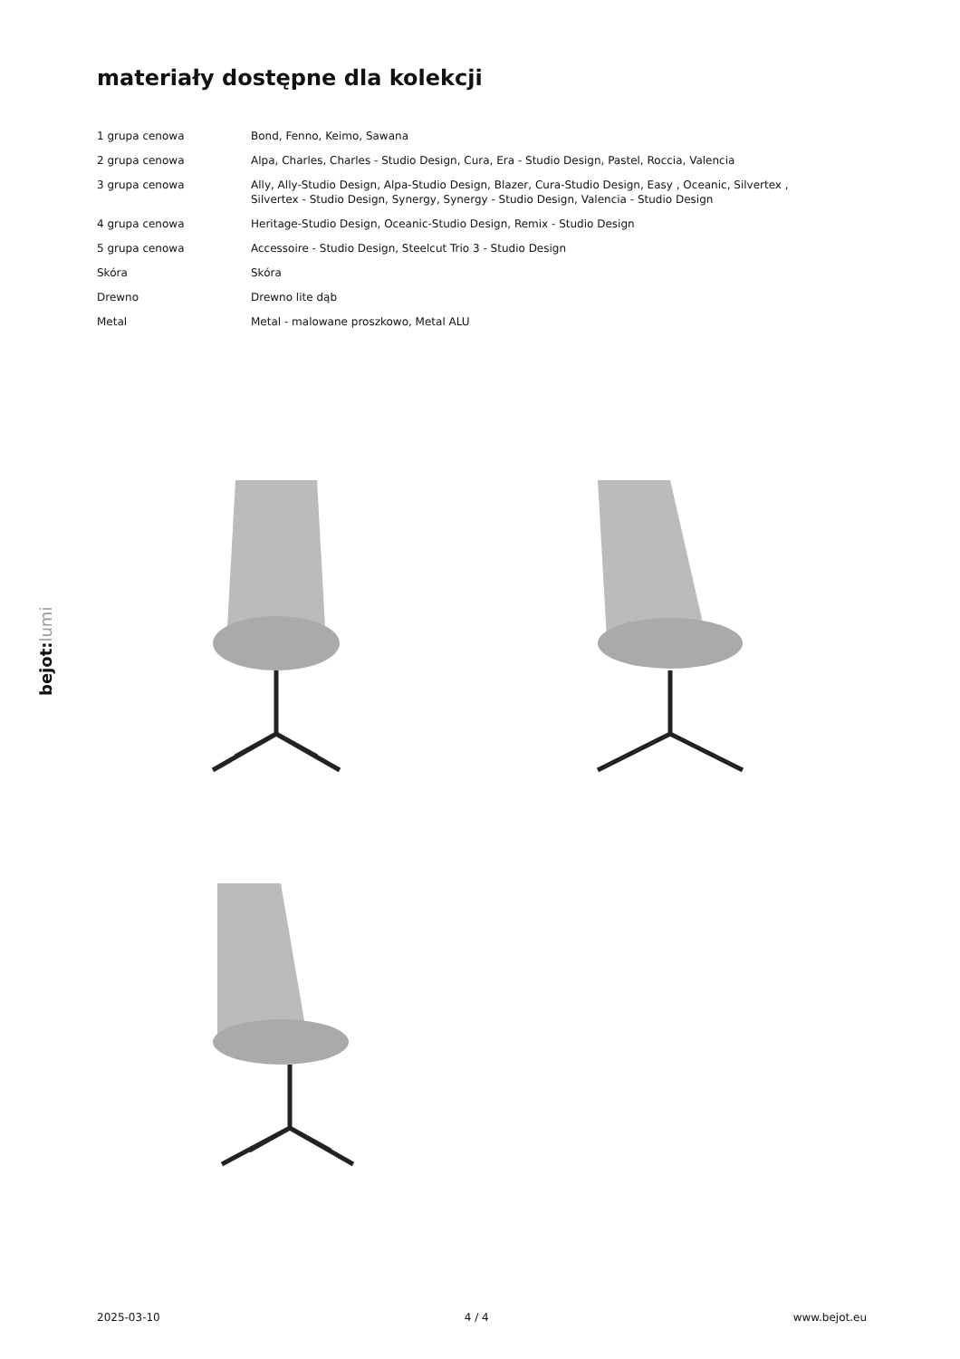materiały dostępne dla kolekcji
| 1 grupa cenowa | Bond, Fenno, Keimo, Sawana |
| 2 grupa cenowa | Alpa, Charles, Charles - Studio Design, Cura, Era - Studio Design, Pastel, Roccia, Valencia |
| 3 grupa cenowa | Ally, Ally-Studio Design, Alpa-Studio Design, Blazer, Cura-Studio Design, Easy , Oceanic, Silvertex , Silvertex - Studio Design, Synergy, Synergy - Studio Design, Valencia - Studio Design |
| 4 grupa cenowa | Heritage-Studio Design, Oceanic-Studio Design, Remix - Studio Design |
| 5 grupa cenowa | Accessoire - Studio Design, Steelcut Trio 3 - Studio Design |
| Skóra | Skóra |
| Drewno | Drewno lite dąb |
| Metal | Metal - malowane proszkowo, Metal ALU |
bejot:lumi
2025-03-10 4 / 4 www.bejot.eu